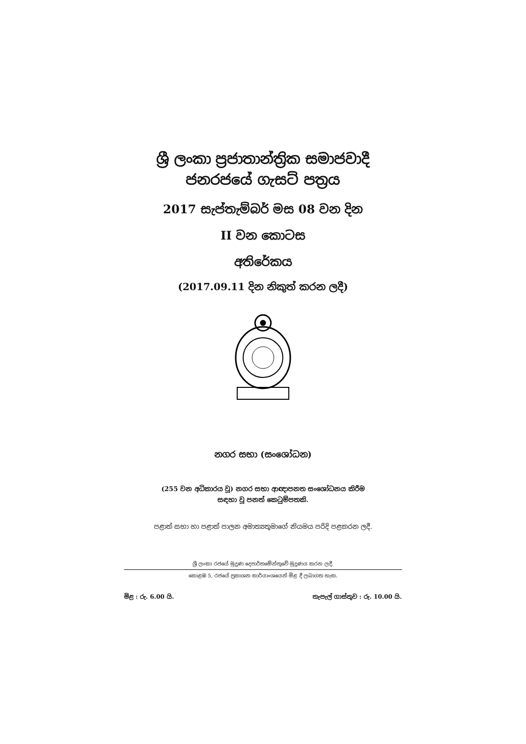ශ්‍රී ලංකා ප්‍රජාතාන්ත්‍රික සමාජවාදී
ජනරජයේ ගැසට් පත්‍රය
2017 සැප්තැම්බර් මස 08 වන දින
II වන කොටස
අතිරේකය
(2017.09.11 දින නිකුත් කරන ලදී)
නගර සභා (සංශෝධන)
(255 වන අධිකාරය වූ) නගර සභා ආඥාපනත සංශෝධනය කිරීම
සඳහා වූ පනත් කෙටුම්පතකි.
පළාත් සභා හා පළාත් පාලන අමාත්‍යතුමාගේ නියමය පරිදි පළකරන ලදී.
ශ්‍රී ලංකා රජයේ මුද්‍රණ දෙපාර්තමේන්තුවේ මුද්‍රණය කරන ලදී.
කොළඹ 5, රජයේ ප්‍රකාශන කාර්යාංශයෙන් මිළ දී ලබාගත හැක.
මිළ : රු. 6.00 යි. තැපැල් ගාස්තුව : රු. 10.00 යි.